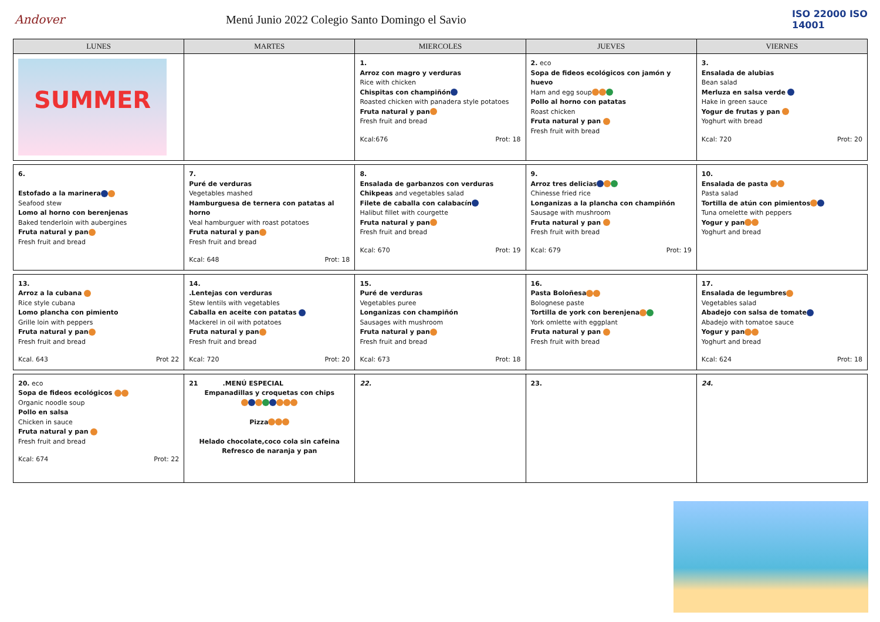Andover
Menú Junio 2022 Colegio Santo Domingo el Savio
ISO 22000 ISO 14001
| LUNES | MARTES | MIERCOLES | JUEVES | VIERNES |
| --- | --- | --- | --- | --- |
| SUMMER | | 1. Arroz con magro y verduras Rice with chicken Chispitas con champiñón Roasted chicken with panadera style potatoes Fruta natural y pan Fresh fruit and bread Kcal:676 Prot: 18 | 2. eco Sopa de fideos ecológicos con jamón y huevo Ham and egg soup Pollo al horno con patatas Roast chicken Fruta natural y pan Fresh fruit with bread | 3. Ensalada de alubias Bean salad Merluza en salsa verde Hake in green sauce Yogur de frutas y pan Yoghurt with bread Kcal: 720 Prot: 20 |
| 6. Estofado a la marinera Seafood stew Lomo al horno con berenjenas Baked tenderloin with aubergines Fruta natural y pan Fresh fruit and bread | 7. Puré de verduras Vegetables mashed Hamburguesa de ternera con patatas al horno Veal hamburguer with roast potatoes Fruta natural y pan Fresh fruit and bread Kcal: 648 Prot: 18 | 8. Ensalada de garbanzos con verduras Chikpeas and vegetables salad Filete de caballa con calabacín Halibut fillet with courgette Fruta natural y pan Fresh fruit and bread Kcal: 670 Prot: 19 | 9. Arroz tres delicias Chinesse fried rice Longanizas a la plancha con champiñón Sausage with mushroom Fruta natural y pan Fresh fruit with bread Kcal: 679 Prot: 19 | 10. Ensalada de pasta Pasta salad Tortilla de atún con pimientos Tuna omelette with peppers Yogur y pan Yoghurt and bread |
| 13. Arroz a la cubana Rice style cubana Lomo plancha con pimiento Grille loin with peppers Fruta natural y pan Fresh fruit and bread Kcal. 643 Prot 22 | 14. .Lentejas con verduras Stew lentils with vegetables Caballa en aceite con patatas Mackerel in oil with potatoes Fruta natural y pan Fresh fruit and bread Kcal: 720 Prot: 20 | 15. Puré de verduras Vegetables puree Longanizas con champiñón Sausages with mushroom Fruta natural y pan Fresh fruit and bread Kcal: 673 Prot: 18 | 16. Pasta Boloñesa Bolognese paste Tortilla de york con berenjena York omlette with eggplant Fruta natural y pan Fresh fruit with bread | 17. Ensalada de legumbres Vegetables salad Abadejo con salsa de tomate Abadejo with tomatoe sauce Yogur y pan Yoghurt and bread Kcal: 624 Prot: 18 |
| 20. eco Sopa de fideos ecológicos Organic noodle soup Pollo en salsa Chicken in sauce Fruta natural y pan Fresh fruit and bread Kcal: 674 Prot: 22 | 21 .MENÚ ESPECIAL Empanadillas y croquetas con chips Pizza Helado chocolate,coco cola sin cafeina Refresco de naranja y pan | 22. | 23. | 24. |